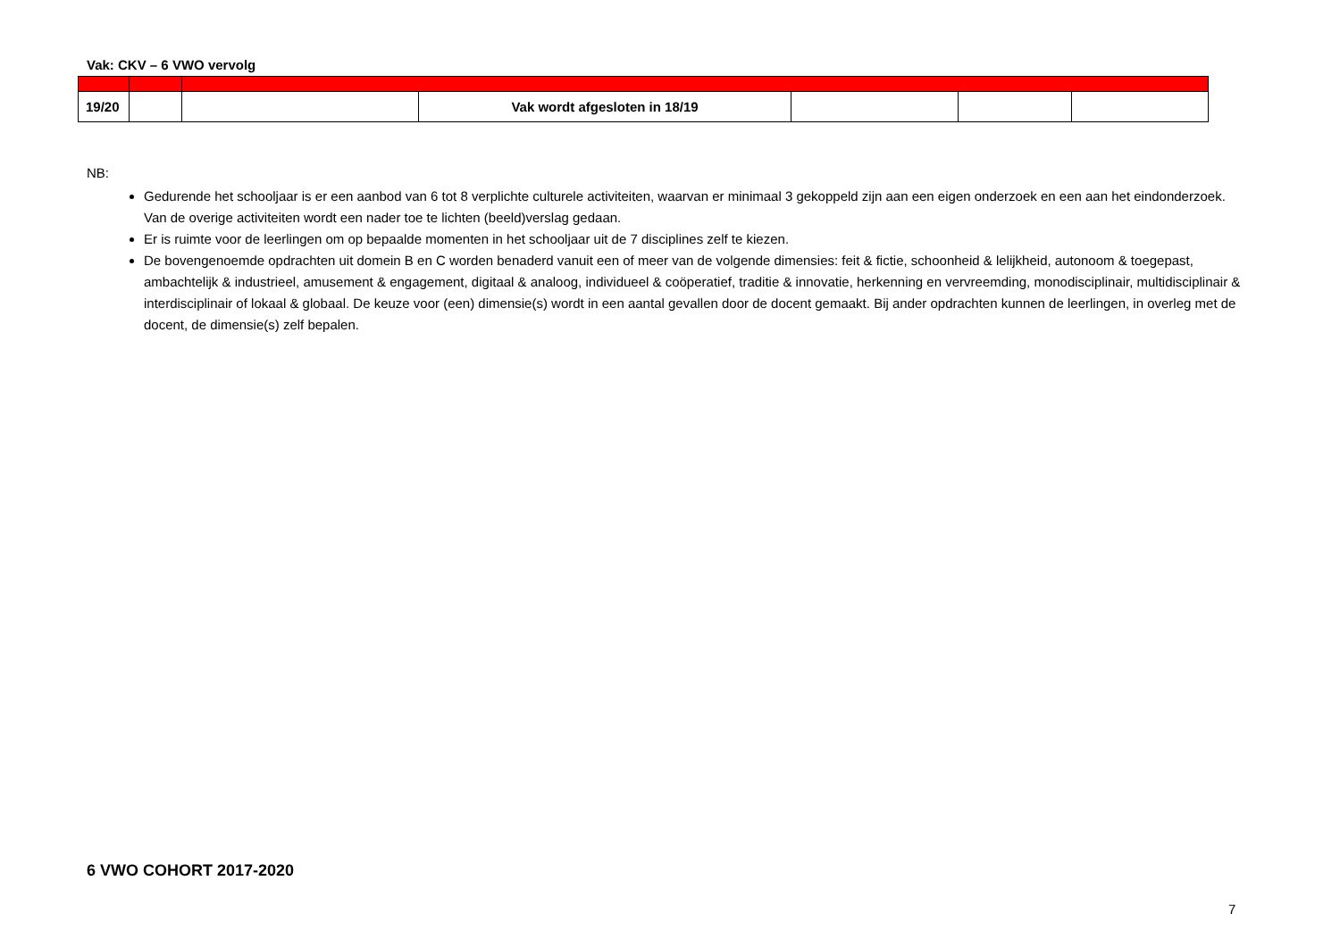Vak: CKV – 6 VWO vervolg
| 19/20 | | | Vak wordt afgesloten in 18/19 | | | |
NB:
Gedurende het schooljaar is er een aanbod van 6 tot 8 verplichte culturele activiteiten, waarvan er minimaal 3 gekoppeld zijn aan een eigen onderzoek en een aan het eindonderzoek. Van de overige activiteiten wordt een nader toe te lichten (beeld)verslag gedaan.
Er is ruimte voor de leerlingen om op bepaalde momenten in het schooljaar uit de 7 disciplines zelf te kiezen.
De bovengenoemde opdrachten uit domein B en C worden benaderd vanuit een of meer van de volgende dimensies: feit & fictie, schoonheid & lelijkheid, autonoom & toegepast, ambachtelijk & industrieel, amusement & engagement, digitaal & analoog, individueel & coöperatief, traditie & innovatie, herkenning en vervreemding, monodisciplinair, multidisciplinair & interdisciplinair of lokaal & globaal. De keuze voor (een) dimensie(s) wordt in een aantal gevallen door de docent gemaakt. Bij ander opdrachten kunnen de leerlingen, in overleg met de docent, de dimensie(s) zelf bepalen.
6 VWO COHORT 2017-2020
7